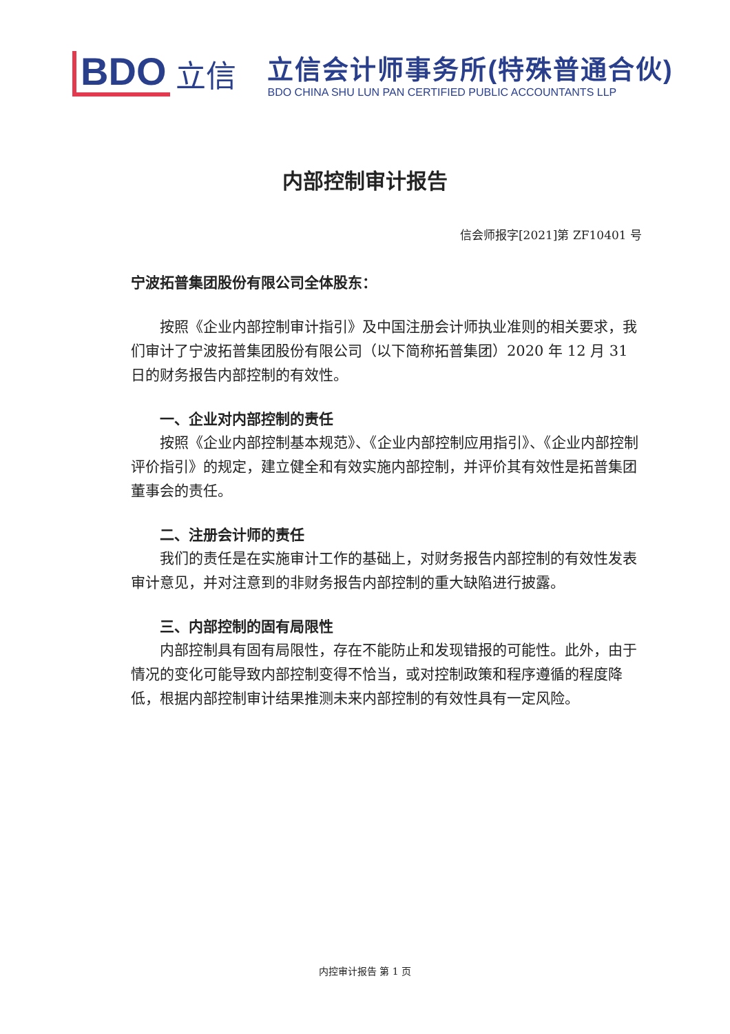BDO 立信
立信会计师事务所(特殊普通合伙)
BDO CHINA SHU LUN PAN CERTIFIED PUBLIC ACCOUNTANTS LLP
内部控制审计报告
信会师报字[2021]第 ZF10401 号
宁波拓普集团股份有限公司全体股东：
按照《企业内部控制审计指引》及中国注册会计师执业准则的相关要求，我们审计了宁波拓普集团股份有限公司（以下简称拓普集团）2020 年 12 月 31 日的财务报告内部控制的有效性。
一、企业对内部控制的责任
按照《企业内部控制基本规范》、《企业内部控制应用指引》、《企业内部控制评价指引》的规定，建立健全和有效实施内部控制，并评价其有效性是拓普集团董事会的责任。
二、注册会计师的责任
我们的责任是在实施审计工作的基础上，对财务报告内部控制的有效性发表审计意见，并对注意到的非财务报告内部控制的重大缺陷进行披露。
三、内部控制的固有局限性
内部控制具有固有局限性，存在不能防止和发现错报的可能性。此外，由于情况的变化可能导致内部控制变得不恰当，或对控制政策和程序遵循的程度降低，根据内部控制审计结果推测未来内部控制的有效性具有一定风险。
内控审计报告 第 1 页